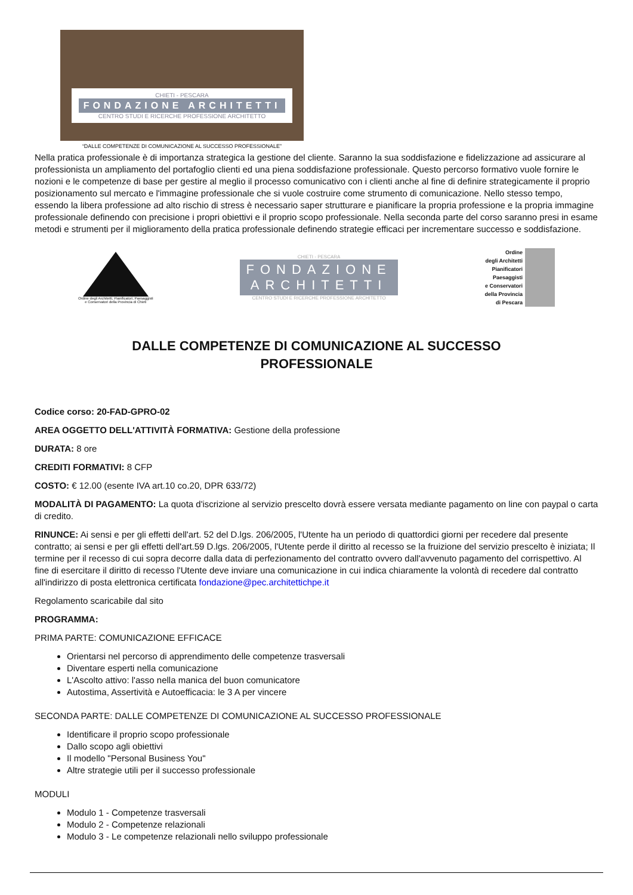CHIETI - PESCARA
FONDAZIONE ARCHITETTI
CENTRO STUDI E RICERCHE PROFESSIONE ARCHITETTO
“DALLE COMPETENZE DI COMUNICAZIONE AL SUCCESSO PROFESSIONALE”
Nella pratica professionale è di importanza strategica la gestione del cliente. Saranno la sua soddisfazione e fidelizzazione ad assicurare al professionista un ampliamento del portafoglio clienti ed una piena soddisfazione professionale. Questo percorso formativo vuole fornire le nozioni e le competenze di base per gestire al meglio il processo comunicativo con i clienti anche al fine di definire strategicamente il proprio posizionamento sul mercato e l'immagine professionale che si vuole costruire come strumento di comunicazione. Nello stesso tempo, essendo la libera professione ad alto rischio di stress è necessario saper strutturare e pianificare la propria professione e la propria immagine professionale definendo con precisione i propri obiettivi e il proprio scopo professionale. Nella seconda parte del corso saranno presi in esame metodi e strumenti per il miglioramento della pratica professionale definendo strategie efficaci per incrementare successo e soddisfazione.
Ordine degli Architetti, Pianificatori, Paesaggisti
e Conservatori della Provincia di Chieti
CHIETI - PESCARA
FONDAZIONE
ARCHITETTI
CENTRO STUDI E RICERCHE PROFESSIONE ARCHITETTO
Ordine
degli Architetti
Pianificatori
Paesaggisti
e Conservatori
della Provincia
di Pescara
DALLE COMPETENZE DI COMUNICAZIONE AL SUCCESSO
PROFESSIONALE
Codice corso: 20-FAD-GPRO-02
AREA OGGETTO DELL'ATTIVITÀ FORMATIVA: Gestione della professione
DURATA: 8 ore
CREDITI FORMATIVI: 8 CFP
COSTO: € 12.00 (esente IVA art.10 co.20, DPR 633/72)
MODALITÀ DI PAGAMENTO: La quota d'iscrizione al servizio prescelto dovrà essere versata mediante pagamento on line con paypal o carta di credito.
RINUNCE: Ai sensi e per gli effetti dell'art. 52 del D.lgs. 206/2005, l'Utente ha un periodo di quattordici giorni per recedere dal presente contratto; ai sensi e per gli effetti dell'art.59 D.lgs. 206/2005, l'Utente perde il diritto al recesso se la fruizione del servizio prescelto è iniziata; Il termine per il recesso di cui sopra decorre dalla data di perfezionamento del contratto ovvero dall'avvenuto pagamento del corrispettivo. Al fine di esercitare il diritto di recesso l'Utente deve inviare una comunicazione in cui indica chiaramente la volontà di recedere dal contratto all'indirizzo di posta elettronica certificata fondazione@pec.architettichpe.it
Regolamento scaricabile dal sito
PROGRAMMA:
PRIMA PARTE: COMUNICAZIONE EFFICACE
Orientarsi nel percorso di apprendimento delle competenze trasversali
Diventare esperti nella comunicazione
L'Ascolto attivo: l'asso nella manica del buon comunicatore
Autostima, Assertività e Autoefficacia: le 3 A per vincere
SECONDA PARTE: DALLE COMPETENZE DI COMUNICAZIONE AL SUCCESSO PROFESSIONALE
Identificare il proprio scopo professionale
Dallo scopo agli obiettivi
Il modello "Personal Business You"
Altre strategie utili per il successo professionale
MODULI
Modulo 1 - Competenze trasversali
Modulo 2 - Competenze relazionali
Modulo 3 - Le competenze relazionali nello sviluppo professionale